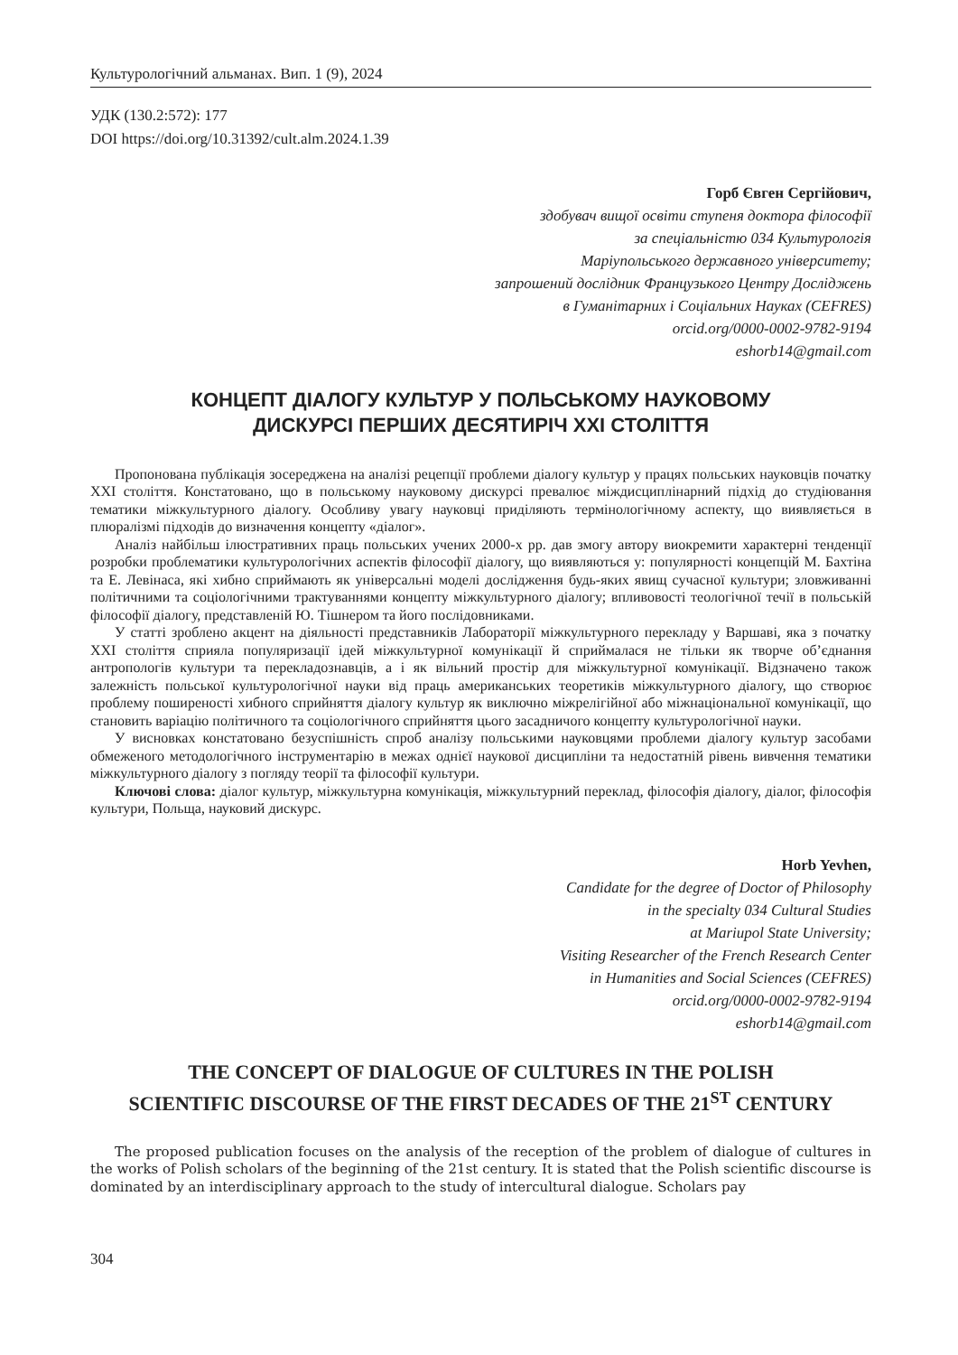Культурологічний альманах. Вип. 1 (9), 2024
УДК (130.2:572): 177
DOI https://doi.org/10.31392/cult.alm.2024.1.39
Горб Євген Сергійович,
здобувач вищої освіти ступеня доктора філософії
за спеціальністю 034 Культурологія
Маріупольського державного університету;
запрошений дослідник Французького Центру Досліджень
в Гуманітарних і Соціальних Науках (CEFRES)
orcid.org/0000-0002-9782-9194
eshorb14@gmail.com
КОНЦЕПТ ДІАЛОГУ КУЛЬТУР У ПОЛЬСЬКОМУ НАУКОВОМУ
ДИСКУРСІ ПЕРШИХ ДЕСЯТИРІЧ ХХІ СТОЛІТТЯ
Пропонована публікація зосереджена на аналізі рецепції проблеми діалогу культур у працях польських науковців початку ХХІ століття. Констатовано, що в польському науковому дискурсі превалює міждисциплінарний підхід до студіювання тематики міжкультурного діалогу. Особливу увагу науковці приділяють термінологічному аспекту, що виявляється в плюралізмі підходів до визначення концепту «діалог».
Аналіз найбільш ілюстративних праць польських учених 2000-х рр. дав змогу автору виокремити характерні тенденції розробки проблематики культурологічних аспектів філософії діалогу, що виявляються у: популярності концепцій М. Бахтіна та Е. Левінаса, які хибно сприймають як універсальні моделі дослідження будь-яких явищ сучасної культури; зловживанні політичними та соціологічними трактуваннями концепту міжкультурного діалогу; впливовості теологічної течії в польській філософії діалогу, представленій Ю. Тішнером та його послідовниками.
У статті зроблено акцент на діяльності представників Лабораторії міжкультурного перекладу у Варшаві, яка з початку ХХІ століття сприяла популяризації ідей міжкультурної комунікації й сприймалася не тільки як творче об’єднання антропологів культури та перекладознавців, а і як вільний простір для міжкультурної комунікації. Відзначено також залежність польської культурологічної науки від праць американських теоретиків міжкультурного діалогу, що створює проблему поширеності хибного сприйняття діалогу культур як виключно міжрелігійної або міжнаціональної комунікації, що становить варіацію політичного та соціологічного сприйняття цього засадничого концепту культурологічної науки.
У висновках констатовано безуспішність спроб аналізу польськими науковцями проблеми діалогу культур засобами обмеженого методологічного інструментарію в межах однієї наукової дисципліни та недостатній рівень вивчення тематики міжкультурного діалогу з погляду теорії та філософії культури.
Ключові слова: діалог культур, міжкультурна комунікація, міжкультурний переклад, філософія діалогу, діалог, філософія культури, Польща, науковий дискурс.
Horb Yevhen,
Candidate for the degree of Doctor of Philosophy
in the specialty 034 Cultural Studies
at Mariupol State University;
Visiting Researcher of the French Research Center
in Humanities and Social Sciences (CEFRES)
orcid.org/0000-0002-9782-9194
eshorb14@gmail.com
THE CONCEPT OF DIALOGUE OF CULTURES IN THE POLISH
SCIENTIFIC DISCOURSE OF THE FIRST DECADES OF THE 21<sup>ST</sup> CENTURY
The proposed publication focuses on the analysis of the reception of the problem of dialogue of cultures in the works of Polish scholars of the beginning of the 21st century. It is stated that the Polish scientific discourse is dominated by an interdisciplinary approach to the study of intercultural dialogue. Scholars pay
304